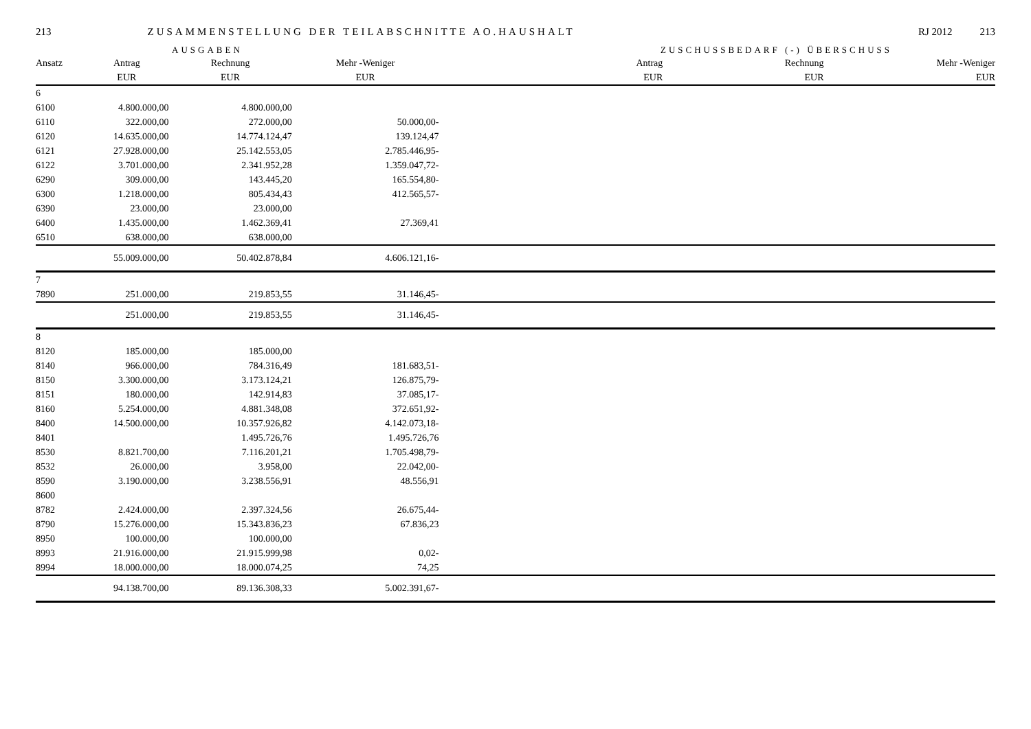213 ZUSAMMENSTELLUNG DER TEILABSCHNITTE AO.HAUSHALT RJ 2012 213
AUSGABEN ZUSCHUSSBEDARF (-) ÜBERSCHUSS
| Ansatz | Antrag | Rechnung | Mehr -Weniger | Antrag | Rechnung | Mehr -Weniger |
| --- | --- | --- | --- | --- | --- | --- |
| | EUR | EUR | EUR | EUR | EUR | EUR |
| 6 | | | | | | |
| 6100 | 4.800.000,00 | 4.800.000,00 | | | | |
| 6110 | 322.000,00 | 272.000,00 | 50.000,00- | | | |
| 6120 | 14.635.000,00 | 14.774.124,47 | 139.124,47 | | | |
| 6121 | 27.928.000,00 | 25.142.553,05 | 2.785.446,95- | | | |
| 6122 | 3.701.000,00 | 2.341.952,28 | 1.359.047,72- | | | |
| 6290 | 309.000,00 | 143.445,20 | 165.554,80- | | | |
| 6300 | 1.218.000,00 | 805.434,43 | 412.565,57- | | | |
| 6390 | 23.000,00 | 23.000,00 | | | | |
| 6400 | 1.435.000,00 | 1.462.369,41 | 27.369,41 | | | |
| 6510 | 638.000,00 | 638.000,00 | | | | |
| | 55.009.000,00 | 50.402.878,84 | 4.606.121,16- | | | |
| 7 | | | | | | |
| 7890 | 251.000,00 | 219.853,55 | 31.146,45- | | | |
| | 251.000,00 | 219.853,55 | 31.146,45- | | | |
| 8 | | | | | | |
| 8120 | 185.000,00 | 185.000,00 | | | | |
| 8140 | 966.000,00 | 784.316,49 | 181.683,51- | | | |
| 8150 | 3.300.000,00 | 3.173.124,21 | 126.875,79- | | | |
| 8151 | 180.000,00 | 142.914,83 | 37.085,17- | | | |
| 8160 | 5.254.000,00 | 4.881.348,08 | 372.651,92- | | | |
| 8400 | 14.500.000,00 | 10.357.926,82 | 4.142.073,18- | | | |
| 8401 | | 1.495.726,76 | 1.495.726,76 | | | |
| 8530 | 8.821.700,00 | 7.116.201,21 | 1.705.498,79- | | | |
| 8532 | 26.000,00 | 3.958,00 | 22.042,00- | | | |
| 8590 | 3.190.000,00 | 3.238.556,91 | 48.556,91 | | | |
| 8600 | | | | | | |
| 8782 | 2.424.000,00 | 2.397.324,56 | 26.675,44- | | | |
| 8790 | 15.276.000,00 | 15.343.836,23 | 67.836,23 | | | |
| 8950 | 100.000,00 | 100.000,00 | | | | |
| 8993 | 21.916.000,00 | 21.915.999,98 | 0,02- | | | |
| 8994 | 18.000.000,00 | 18.000.074,25 | 74,25 | | | |
| | 94.138.700,00 | 89.136.308,33 | 5.002.391,67- | | | |